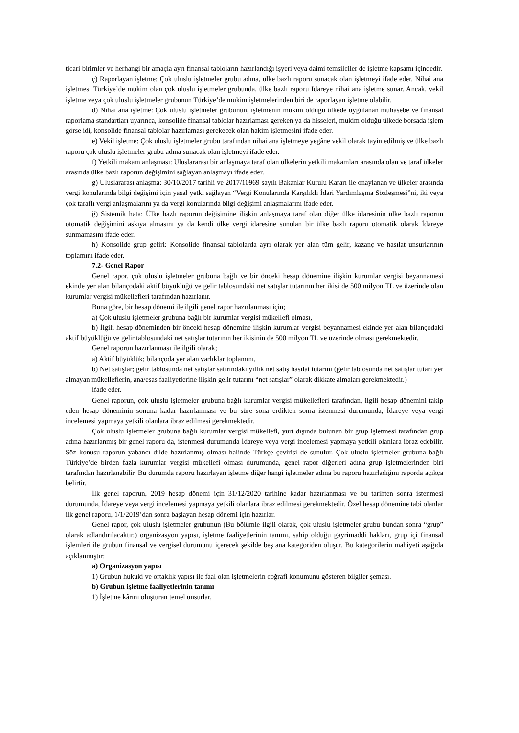ticari birimler ve herhangi bir amaçla ayrı finansal tabloların hazırlandığı işyeri veya daimi temsilciler de işletme kapsamı içindedir.
ç) Raporlayan işletme: Çok uluslu işletmeler grubu adına, ülke bazlı raporu sunacak olan işletmeyi ifade eder. Nihai ana işletmesi Türkiye’de mukim olan çok uluslu işletmeler grubunda, ülke bazlı raporu İdareye nihai ana işletme sunar. Ancak, vekil işletme veya çok uluslu işletmeler grubunun Türkiye’de mukim işletmelerinden biri de raporlayan işletme olabilir.
d) Nihai ana işletme: Çok uluslu işletmeler grubunun, işletmenin mukim olduğu ülkede uygulanan muhasebe ve finansal raporlama standartları uyarınca, konsolide finansal tablolar hazırlaması gereken ya da hisseleri, mukim olduğu ülkede borsada işlem görse idi, konsolide finansal tablolar hazırlaması gerekecek olan hakim işletmesini ifade eder.
e) Vekil işletme: Çok uluslu işletmeler grubu tarafından nihai ana işletmeye yegâne vekil olarak tayin edilmiş ve ülke bazlı raporu çok uluslu işletmeler grubu adına sunacak olan işletmeyi ifade eder.
f) Yetkili makam anlaşması: Uluslararası bir anlaşmaya taraf olan ülkelerin yetkili makamları arasında olan ve taraf ülkeler arasında ülke bazlı raporun değişimini sağlayan anlaşmayı ifade eder.
g) Uluslararası anlaşma: 30/10/2017 tarihli ve 2017/10969 sayılı Bakanlar Kurulu Kararı ile onaylanan ve ülkeler arasında vergi konularında bilgi değişimi için yasal yetki sağlayan “Vergi Konularında Karşılıklı İdari Yardımlaşma Sözleşmesi”ni, iki veya çok taraflı vergi anlaşmalarını ya da vergi konularında bilgi değişimi anlaşmalarını ifade eder.
ğ) Sistemik hata: Ülke bazlı raporun değişimine ilişkin anlaşmaya taraf olan diğer ülke idaresinin ülke bazlı raporun otomatik değişimini askıya almasını ya da kendi ülke vergi idaresine sunulan bir ülke bazlı raporu otomatik olarak İdareye sunmamasını ifade eder.
h) Konsolide grup geliri: Konsolide finansal tablolarda ayrı olarak yer alan tüm gelir, kazanç ve hasılat unsurlarının toplamını ifade eder.
7.2- Genel Rapor
Genel rapor, çok uluslu işletmeler grubuna bağlı ve bir önceki hesap dönemine ilişkin kurumlar vergisi beyannamesi ekinde yer alan bilançodaki aktif büyüklüğü ve gelir tablosundaki net satışlar tutarının her ikisi de 500 milyon TL ve üzerinde olan kurumlar vergisi mükellefleri tarafından hazırlanır.
Buna göre, bir hesap dönemi ile ilgili genel rapor hazırlanması için;
a) Çok uluslu işletmeler grubuna bağlı bir kurumlar vergisi mükellefi olması,
b) İlgili hesap döneminden bir önceki hesap dönemine ilişkin kurumlar vergisi beyannamesi ekinde yer alan bilançodaki aktif büyüklüğü ve gelir tablosundaki net satışlar tutarının her ikisinin de 500 milyon TL ve üzerinde olması gerekmektedir.
Genel raporun hazırlanması ile ilgili olarak;
a) Aktif büyüklük; bilançoda yer alan varlıklar toplamını,
b) Net satışlar; gelir tablosunda net satışlar satırındaki yıllık net satış hasılat tutarını (gelir tablosunda net satışlar tutarı yer almayan mükelleflerin, ana/esas faaliyetlerine ilişkin gelir tutarını “net satışlar” olarak dikkate almaları gerekmektedir.)
ifade eder.
Genel raporun, çok uluslu işletmeler grubuna bağlı kurumlar vergisi mükellefleri tarafından, ilgili hesap dönemini takip eden hesap döneminin sonuna kadar hazırlanması ve bu süre sona erdikten sonra istenmesi durumunda, İdareye veya vergi incelemesi yapmaya yetkili olanlara ibraz edilmesi gerekmektedir.
Çok uluslu işletmeler grubuna bağlı kurumlar vergisi mükellefi, yurt dışında bulunan bir grup işletmesi tarafından grup adına hazırlanmış bir genel raporu da, istenmesi durumunda İdareye veya vergi incelemesi yapmaya yetkili olanlara ibraz edebilir. Söz konusu raporun yabancı dilde hazırlanmış olması halinde Türkçe çevirisi de sunulur. Çok uluslu işletmeler grubuna bağlı Türkiye’de birden fazla kurumlar vergisi mükellefi olması durumunda, genel rapor diğerleri adına grup işletmelerinden biri tarafından hazırlanabilir. Bu durumda raporu hazırlayan işletme diğer hangi işletmeler adına bu raporu hazırladığını raporda açıkça belirtir.
İlk genel raporun, 2019 hesap dönemi için 31/12/2020 tarihine kadar hazırlanması ve bu tarihten sonra istenmesi durumunda, İdareye veya vergi incelemesi yapmaya yetkili olanlara ibraz edilmesi gerekmektedir. Özel hesap dönemine tabi olanlar ilk genel raporu, 1/1/2019’dan sonra başlayan hesap dönemi için hazırlar.
Genel rapor, çok uluslu işletmeler grubunun (Bu bölümle ilgili olarak, çok uluslu işletmeler grubu bundan sonra “grup” olarak adlandırılacaktır.) organizasyon yapısı, işletme faaliyetlerinin tanımı, sahip olduğu gayrimaddi hakları, grup içi finansal işlemleri ile grubun finansal ve vergisel durumunu içerecek şekilde beş ana kategoriden oluşur. Bu kategorilerin mahiyeti aşağıda açıklanmıştır:
a) Organizasyon yapısı
1) Grubun hukuki ve ortaklık yapısı ile faal olan işletmelerin coğrafi konumunu gösteren bilgiler şeması.
b) Grubun işletme faaliyetlerinin tanımı
1) İşletme kârını oluşturan temel unsurlar,